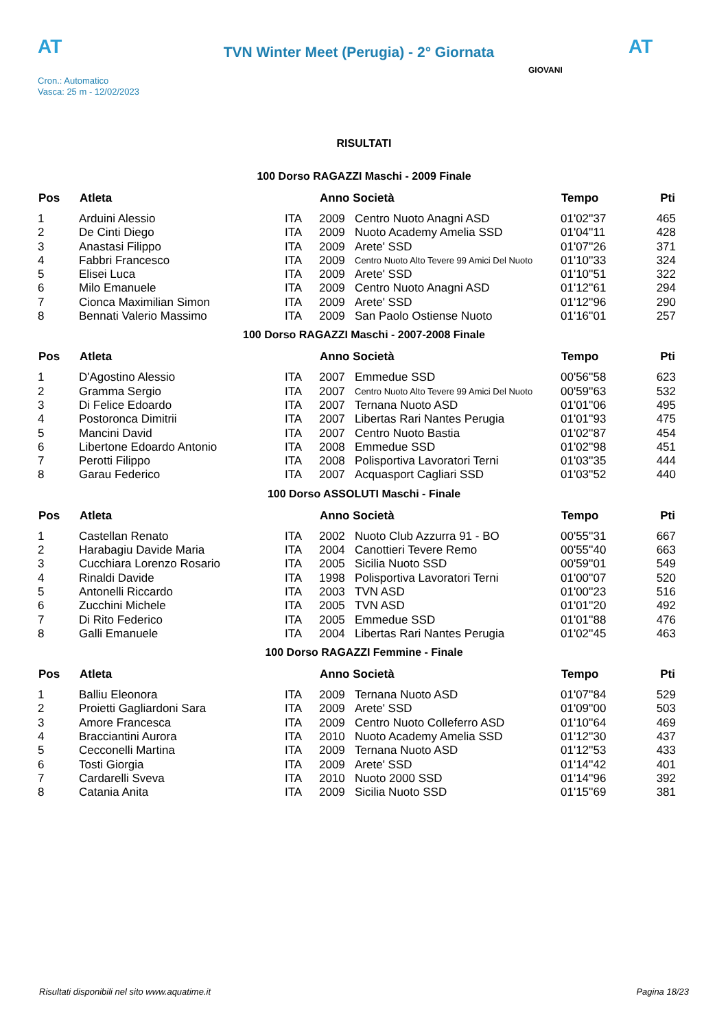AT
TVN Winter Meet (Perugia) - 2° Giornata
AT
Cron.: Automatico
Vasca: 25 m - 12/02/2023
GIOVANI
RISULTATI
100 Dorso RAGAZZI Maschi - 2009 Finale
| Pos | Atleta | | Anno Società | | Tempo | Pti |
| --- | --- | --- | --- | --- | --- | --- |
| 1 | Arduini Alessio | ITA | 2009 | Centro Nuoto Anagni ASD | 01'02''37 | 465 |
| 2 | De Cinti Diego | ITA | 2009 | Nuoto Academy Amelia SSD | 01'04''11 | 428 |
| 3 | Anastasi Filippo | ITA | 2009 | Arete' SSD | 01'07''26 | 371 |
| 4 | Fabbri Francesco | ITA | 2009 | Centro Nuoto Alto Tevere 99 Amici Del Nuoto | 01'10''33 | 324 |
| 5 | Elisei Luca | ITA | 2009 | Arete' SSD | 01'10''51 | 322 |
| 6 | Milo Emanuele | ITA | 2009 | Centro Nuoto Anagni ASD | 01'12''61 | 294 |
| 7 | Cionca Maximilian Simon | ITA | 2009 | Arete' SSD | 01'12''96 | 290 |
| 8 | Bennati Valerio Massimo | ITA | 2009 | San Paolo Ostiense Nuoto | 01'16''01 | 257 |
100 Dorso RAGAZZI Maschi - 2007-2008 Finale
| Pos | Atleta | | Anno Società | | Tempo | Pti |
| --- | --- | --- | --- | --- | --- | --- |
| 1 | D'Agostino Alessio | ITA | 2007 | Emmedue SSD | 00'56''58 | 623 |
| 2 | Gramma Sergio | ITA | 2007 | Centro Nuoto Alto Tevere 99 Amici Del Nuoto | 00'59''63 | 532 |
| 3 | Di Felice Edoardo | ITA | 2007 | Ternana Nuoto ASD | 01'01''06 | 495 |
| 4 | Postoronca Dimitrii | ITA | 2007 | Libertas Rari Nantes Perugia | 01'01''93 | 475 |
| 5 | Mancini David | ITA | 2007 | Centro Nuoto Bastia | 01'02''87 | 454 |
| 6 | Libertone Edoardo Antonio | ITA | 2008 | Emmedue SSD | 01'02''98 | 451 |
| 7 | Perotti Filippo | ITA | 2008 | Polisportiva Lavoratori Terni | 01'03''35 | 444 |
| 8 | Garau Federico | ITA | 2007 | Acquasport Cagliari SSD | 01'03''52 | 440 |
100 Dorso ASSOLUTI Maschi - Finale
| Pos | Atleta | | Anno Società | | Tempo | Pti |
| --- | --- | --- | --- | --- | --- | --- |
| 1 | Castellan Renato | ITA | 2002 | Nuoto Club Azzurra 91 - BO | 00'55''31 | 667 |
| 2 | Harabagiu Davide Maria | ITA | 2004 | Canottieri Tevere Remo | 00'55''40 | 663 |
| 3 | Cucchiara Lorenzo Rosario | ITA | 2005 | Sicilia Nuoto SSD | 00'59''01 | 549 |
| 4 | Rinaldi Davide | ITA | 1998 | Polisportiva Lavoratori Terni | 01'00''07 | 520 |
| 5 | Antonelli Riccardo | ITA | 2003 | TVN ASD | 01'00''23 | 516 |
| 6 | Zucchini Michele | ITA | 2005 | TVN ASD | 01'01''20 | 492 |
| 7 | Di Rito Federico | ITA | 2005 | Emmedue SSD | 01'01''88 | 476 |
| 8 | Galli Emanuele | ITA | 2004 | Libertas Rari Nantes Perugia | 01'02''45 | 463 |
100 Dorso RAGAZZI Femmine - Finale
| Pos | Atleta | | Anno Società | | Tempo | Pti |
| --- | --- | --- | --- | --- | --- | --- |
| 1 | Balliu Eleonora | ITA | 2009 | Ternana Nuoto ASD | 01'07''84 | 529 |
| 2 | Proietti Gagliardoni Sara | ITA | 2009 | Arete' SSD | 01'09''00 | 503 |
| 3 | Amore Francesca | ITA | 2009 | Centro Nuoto Colleferro ASD | 01'10''64 | 469 |
| 4 | Bracciantini Aurora | ITA | 2010 | Nuoto Academy Amelia SSD | 01'12''30 | 437 |
| 5 | Cecconelli Martina | ITA | 2009 | Ternana Nuoto ASD | 01'12''53 | 433 |
| 6 | Tosti Giorgia | ITA | 2009 | Arete' SSD | 01'14''42 | 401 |
| 7 | Cardarelli Sveva | ITA | 2010 | Nuoto 2000 SSD | 01'14''96 | 392 |
| 8 | Catania Anita | ITA | 2009 | Sicilia Nuoto SSD | 01'15''69 | 381 |
Risultati disponibili nel sito www.aquatime.it Pagina 18/23